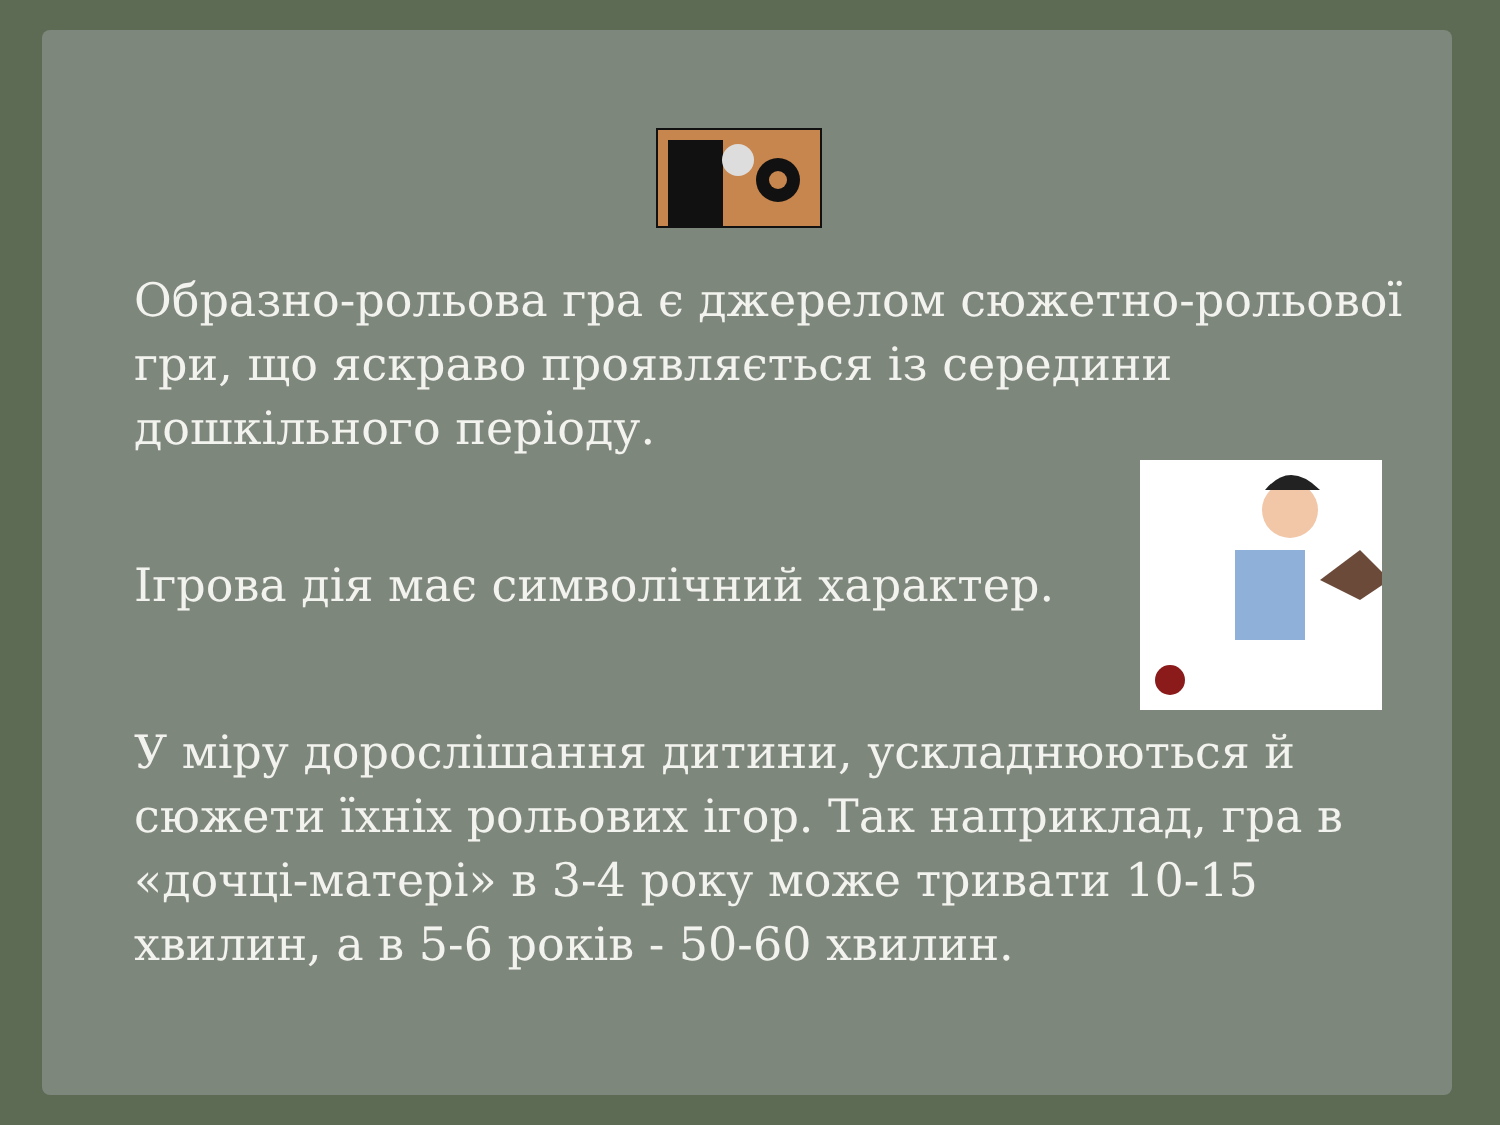Образно-рольова гра є джерелом сюжетно-рольової гри, що яскраво проявляється із середини дошкільного періоду.
Ігрова дія має символічний характер.
У міру дорослішання дитини, ускладнюються й сюжети їхніх рольових ігор. Так наприклад, гра в «дочці-матері» в 3-4 року може тривати 10-15 хвилин, а в 5-6 років - 50-60 хвилин.